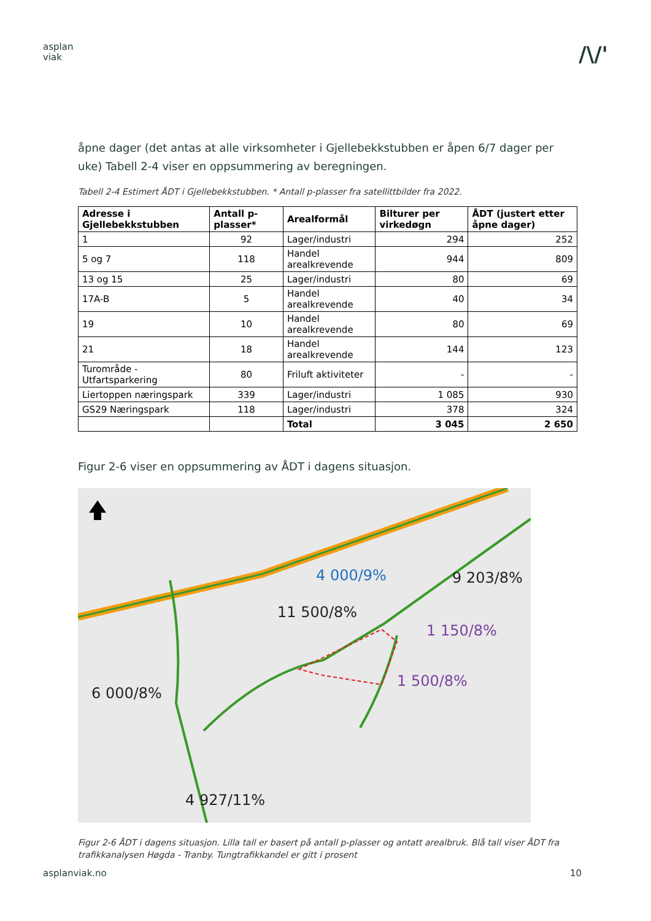asplan
viak
/\/'
åpne dager (det antas at alle virksomheter i Gjellebekkstubben er åpen 6/7 dager per uke) Tabell 2-4 viser en oppsummering av beregningen.
Tabell 2-4 Estimert ÅDT i Gjellebekkstubben. * Antall p-plasser fra satellittbilder fra 2022.
| Adresse i Gjellebekkstubben | Antall p-plasser* | Arealformål | Bilturer per virkedøgn | ÅDT (justert etter åpne dager) |
| --- | --- | --- | --- | --- |
| 1 | 92 | Lager/industri | 294 | 252 |
| 5 og 7 | 118 | Handel arealkrevende | 944 | 809 |
| 13 og 15 | 25 | Lager/industri | 80 | 69 |
| 17A-B | 5 | Handel arealkrevende | 40 | 34 |
| 19 | 10 | Handel arealkrevende | 80 | 69 |
| 21 | 18 | Handel arealkrevende | 144 | 123 |
| Turområde - Utfartsparkering | 80 | Friluft aktiviteter | - | - |
| Liertoppen næringspark | 339 | Lager/industri | 1 085 | 930 |
| GS29 Næringspark | 118 | Lager/industri | 378 | 324 |
| | | Total | 3 045 | 2 650 |
Figur 2-6 viser en oppsummering av ÅDT i dagens situasjon.
4 000/9% 9 203/8%
11 500/8%
1 150/8%
1 500/8%
6 000/8%
4 927/11%
Figur 2-6 ÅDT i dagens situasjon. Lilla tall er basert på antall p-plasser og antatt arealbruk. Blå tall viser ÅDT fra trafikkanalysen Høgda - Tranby. Tungtrafikkandel er gitt i prosent
asplanviak.no 10